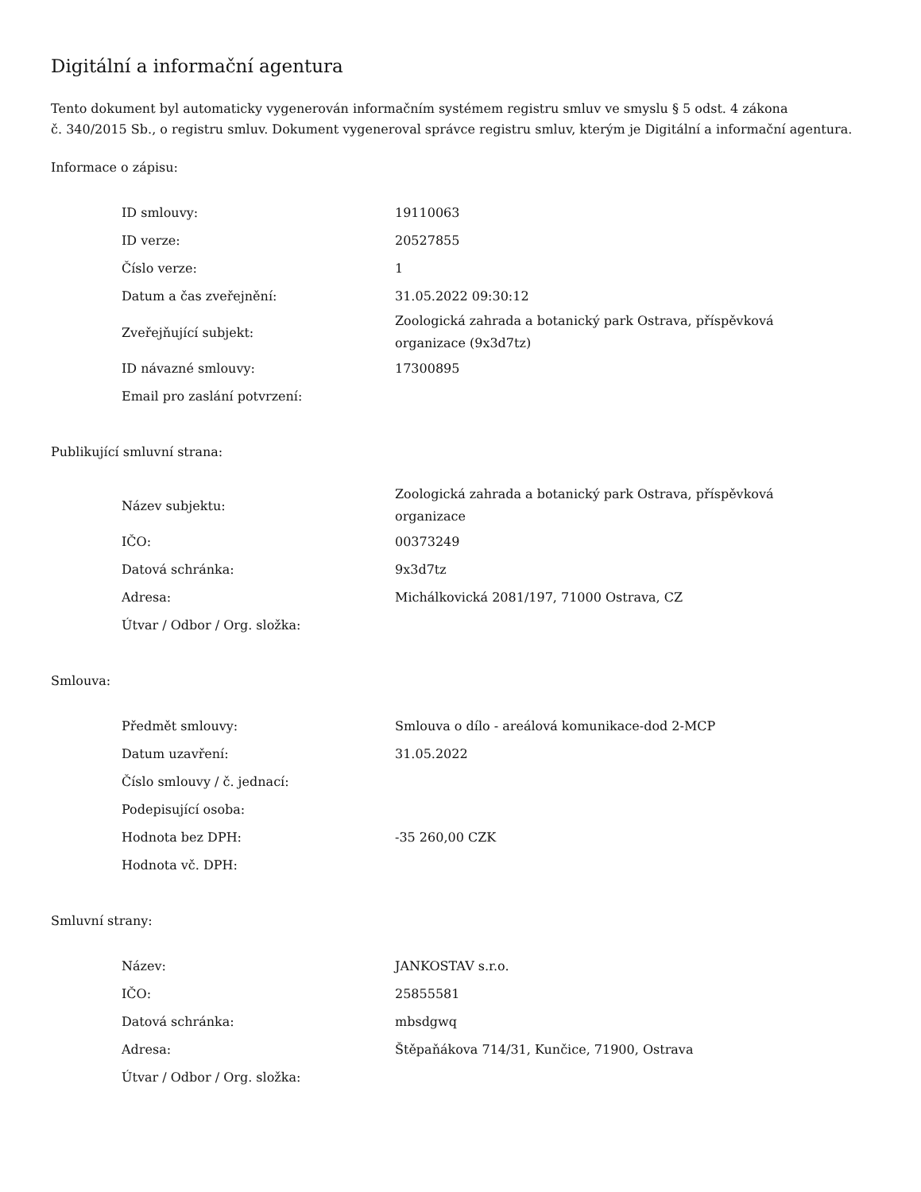Digitální a informační agentura
Tento dokument byl automaticky vygenerován informačním systémem registru smluv ve smyslu § 5 odst. 4 zákona
č. 340/2015 Sb., o registru smluv. Dokument vygeneroval správce registru smluv, kterým je Digitální a informační agentura.
Informace o zápisu:
| ID smlouvy: | 19110063 |
| ID verze: | 20527855 |
| Číslo verze: | 1 |
| Datum a čas zveřejnění: | 31.05.2022 09:30:12 |
| Zveřejňující subjekt: | Zoologická zahrada a botanický park Ostrava, příspěvková organizace (9x3d7tz) |
| ID návazné smlouvy: | 17300895 |
| Email pro zaslání potvrzení: | |
Publikující smluvní strana:
| Název subjektu: | Zoologická zahrada a botanický park Ostrava, příspěvková organizace |
| IČO: | 00373249 |
| Datová schránka: | 9x3d7tz |
| Adresa: | Michálkovická 2081/197, 71000 Ostrava, CZ |
| Útvar / Odbor / Org. složka: | |
Smlouva:
| Předmět smlouvy: | Smlouva o dílo - areálová komunikace-dod 2-MCP |
| Datum uzavření: | 31.05.2022 |
| Číslo smlouvy / č. jednací: | |
| Podepisující osoba: | |
| Hodnota bez DPH: | -35 260,00 CZK |
| Hodnota vč. DPH: | |
Smluvní strany:
| Název: | JANKOSTAV s.r.o. |
| IČO: | 25855581 |
| Datová schránka: | mbsdgwq |
| Adresa: | Štěpaňákova 714/31, Kunčice, 71900, Ostrava |
| Útvar / Odbor / Org. složka: | |